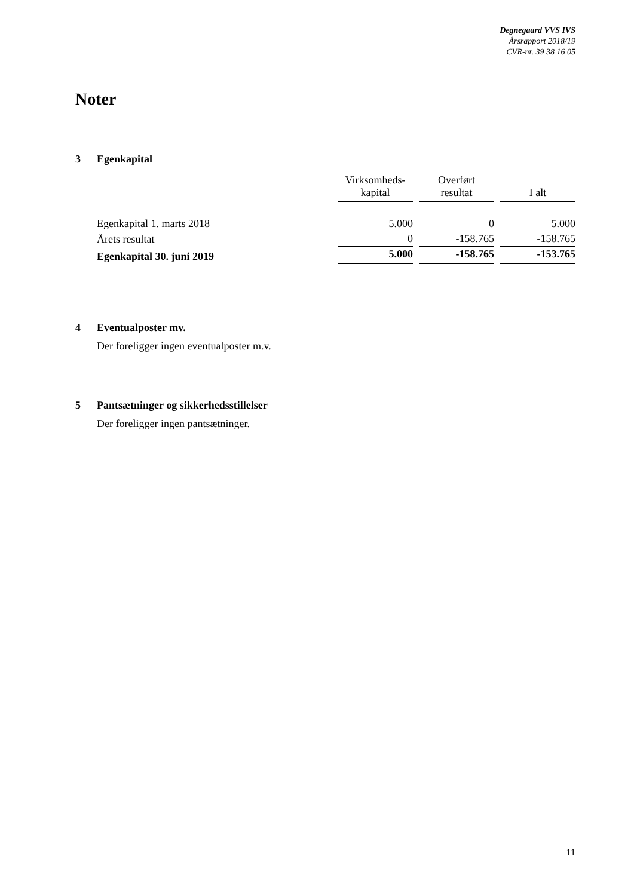Degnegaard VVS IVS
Årsrapport 2018/19
CVR-nr. 39 38 16 05
Noter
3 Egenkapital
| | Virksomheds- kapital | Overført resultat | I alt |
| --- | --- | --- | --- |
| Egenkapital 1. marts 2018 | 5.000 | 0 | 5.000 |
| Årets resultat | 0 | -158.765 | -158.765 |
| Egenkapital 30. juni 2019 | 5.000 | -158.765 | -153.765 |
4 Eventualposter mv.
Der foreligger ingen eventualposter m.v.
5 Pantsætninger og sikkerhedsstillelser
Der foreligger ingen pantsætninger.
11